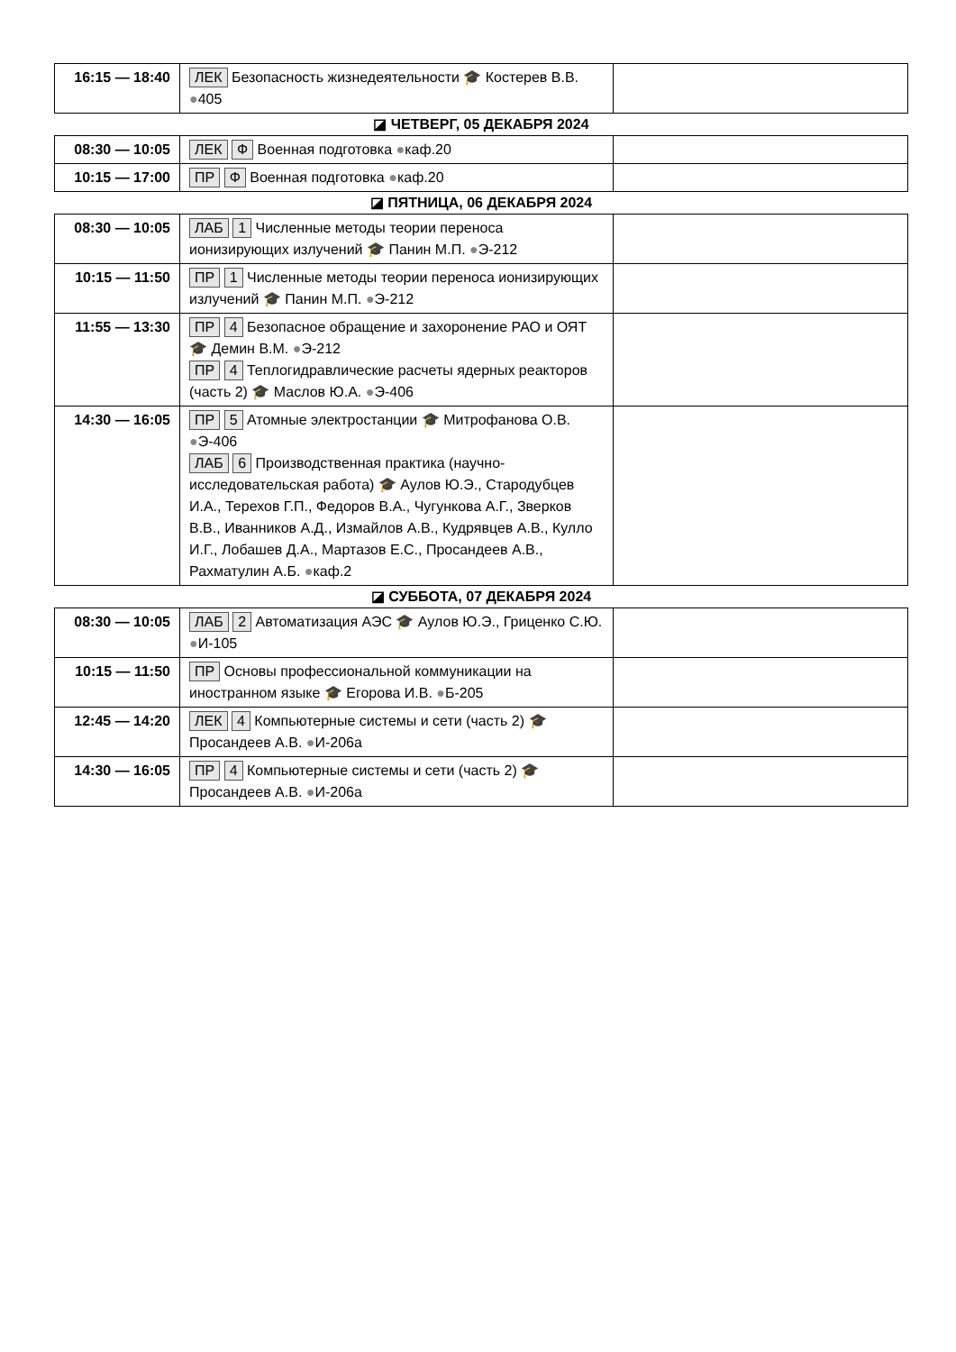| 16:15 — 18:40 | ЛЕК Безопасность жизнедеятельности 🎓 Костерев В.В. ● 405 | |
| ◪ ЧЕТВЕРГ, 05 ДЕКАБРЯ 2024 | | |
| 08:30 — 10:05 | ЛЕК Ф Военная подготовка ● каф.20 | |
| 10:15 — 17:00 | ПР Ф Военная подготовка ● каф.20 | |
| ◪ ПЯТНИЦА, 06 ДЕКАБРЯ 2024 | | |
| 08:30 — 10:05 | ЛАБ 1 Численные методы теории переноса ионизирующих излучений 🎓 Панин М.П. ● Э-212 | |
| 10:15 — 11:50 | ПР 1 Численные методы теории переноса ионизирующих излучений 🎓 Панин М.П. ● Э-212 | |
| 11:55 — 13:30 | ПР 4 Безопасное обращение и захоронение РАО и ОЯТ 🎓 Демин В.М. ● Э-212 ПР 4 Теплогидравлические расчеты ядерных реакторов (часть 2) 🎓 Маслов Ю.А. ● Э-406 | |
| 14:30 — 16:05 | ПР 5 Атомные электростанции 🎓 Митрофанова О.В. ● Э-406 ЛАБ 6 Производственная практика (научно-исследовательская работа) 🎓 Аулов Ю.Э., Стародубцев И.А., Терехов Г.П., Федоров В.А., Чугункова А.Г., Зверков В.В., Иванников А.Д., Измайлов А.В., Кудрявцев А.В., Кулло И.Г., Лобашев Д.А., Мартазов Е.С., Просандеев А.В., Рахматулин А.Б. ● каф.2 | |
| ◪ СУББОТА, 07 ДЕКАБРЯ 2024 | | |
| 08:30 — 10:05 | ЛАБ 2 Автоматизация АЭС 🎓 Аулов Ю.Э., Гриценко С.Ю. ● И-105 | |
| 10:15 — 11:50 | ПР Основы профессиональной коммуникации на иностранном языке 🎓 Егорова И.В. ● Б-205 | |
| 12:45 — 14:20 | ЛЕК 4 Компьютерные системы и сети (часть 2) 🎓 Просандеев А.В. ● И-206а | |
| 14:30 — 16:05 | ПР 4 Компьютерные системы и сети (часть 2) 🎓 Просандеев А.В. ● И-206а | |